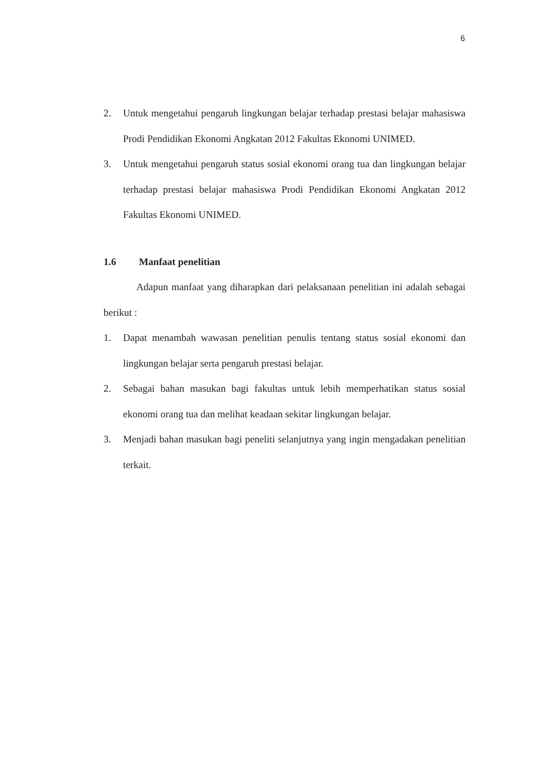6
2. Untuk mengetahui pengaruh lingkungan belajar terhadap prestasi belajar mahasiswa Prodi Pendidikan Ekonomi Angkatan 2012 Fakultas Ekonomi UNIMED.
3. Untuk mengetahui pengaruh status sosial ekonomi orang tua dan lingkungan belajar terhadap prestasi belajar mahasiswa Prodi Pendidikan Ekonomi Angkatan 2012 Fakultas Ekonomi UNIMED.
1.6 Manfaat penelitian
Adapun manfaat yang diharapkan dari pelaksanaan penelitian ini adalah sebagai berikut :
1. Dapat menambah wawasan penelitian penulis tentang status sosial ekonomi dan lingkungan belajar serta pengaruh prestasi belajar.
2. Sebagai bahan masukan bagi fakultas untuk lebih memperhatikan status sosial ekonomi orang tua dan melihat keadaan sekitar lingkungan belajar.
3. Menjadi bahan masukan bagi peneliti selanjutnya yang ingin mengadakan penelitian terkait.